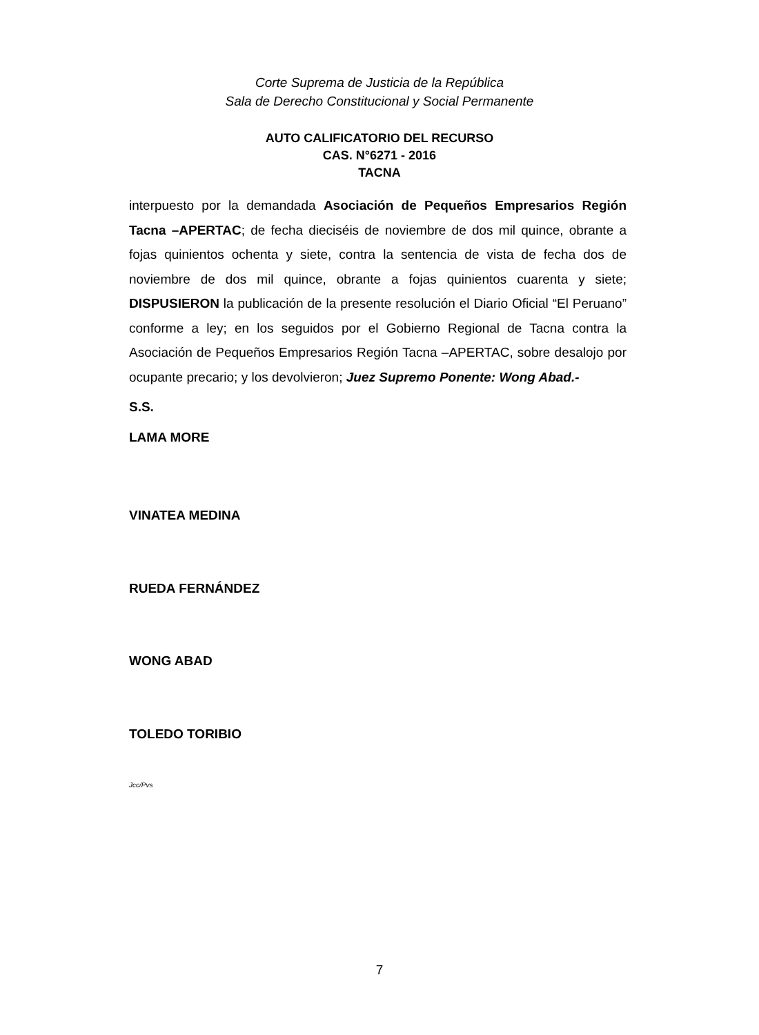Corte Suprema de Justicia de la República
Sala de Derecho Constitucional y Social Permanente
AUTO CALIFICATORIO DEL RECURSO
CAS. N°6271 - 2016
TACNA
interpuesto por la demandada Asociación de Pequeños Empresarios Región Tacna –APERTAC; de fecha dieciséis de noviembre de dos mil quince, obrante a fojas quinientos ochenta y siete, contra la sentencia de vista de fecha dos de noviembre de dos mil quince, obrante a fojas quinientos cuarenta y siete; DISPUSIERON la publicación de la presente resolución el Diario Oficial “El Peruano” conforme a ley; en los seguidos por el Gobierno Regional de Tacna contra la Asociación de Pequeños Empresarios Región Tacna –APERTAC, sobre desalojo por ocupante precario; y los devolvieron; Juez Supremo Ponente: Wong Abad.-
S.S.
LAMA MORE
VINATEA MEDINA
RUEDA FERNÁNDEZ
WONG ABAD
TOLEDO TORIBIO
Jcc/Pvs
7